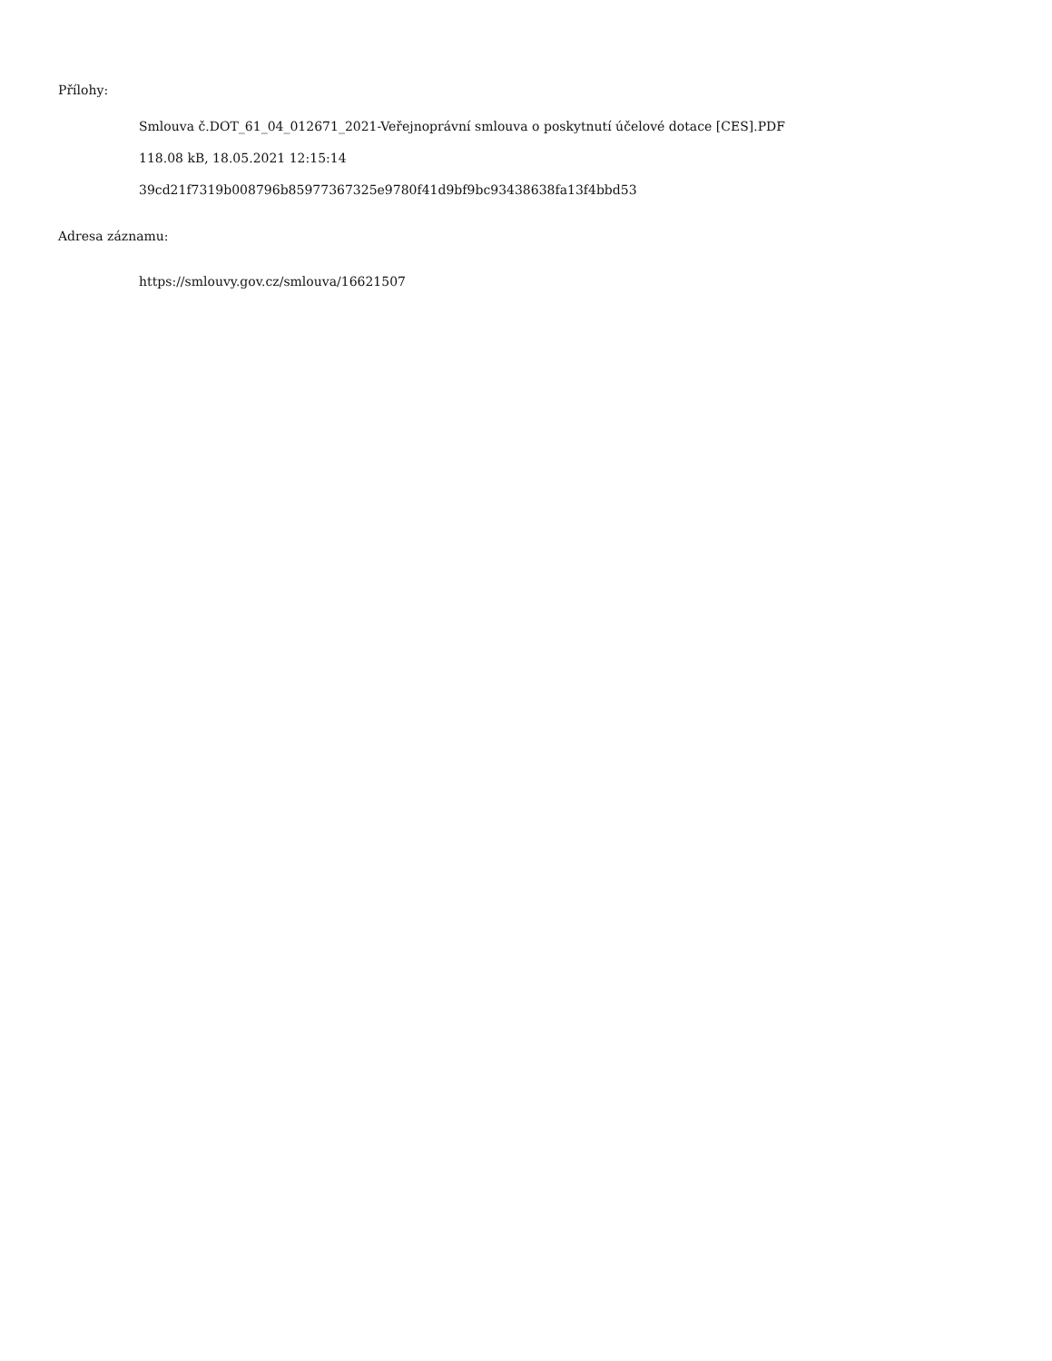Přílohy:
Smlouva č.DOT_61_04_012671_2021-Veřejnoprávní smlouva o poskytnutí účelové dotace [CES].PDF
118.08 kB, 18.05.2021 12:15:14
39cd21f7319b008796b85977367325e9780f41d9bf9bc93438638fa13f4bbd53
Adresa záznamu:
https://smlouvy.gov.cz/smlouva/16621507